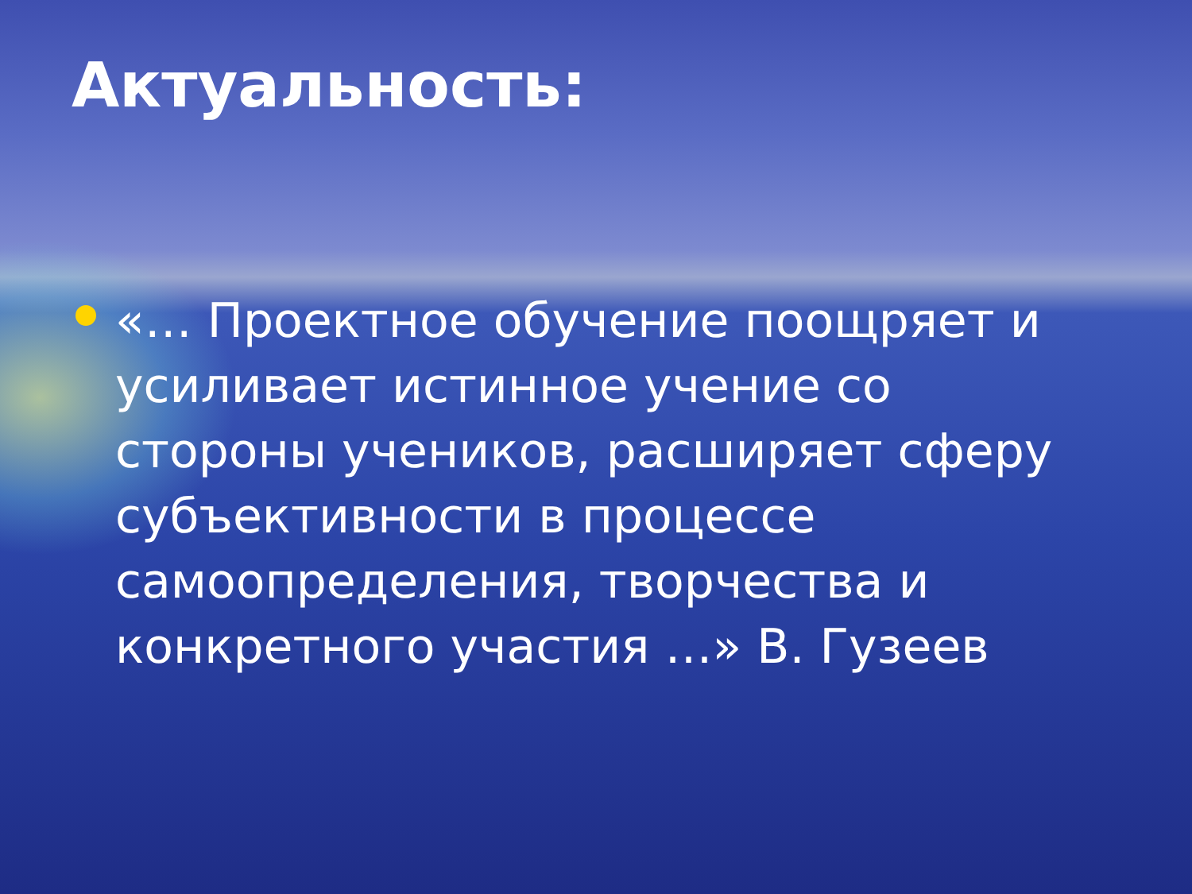Актуальность:
«… Проектное обучение поощряет и усиливает истинное учение со стороны учеников, расширяет сферу субъективности в процессе самоопределения, творчества и конкретного участия …» В. Гузеев